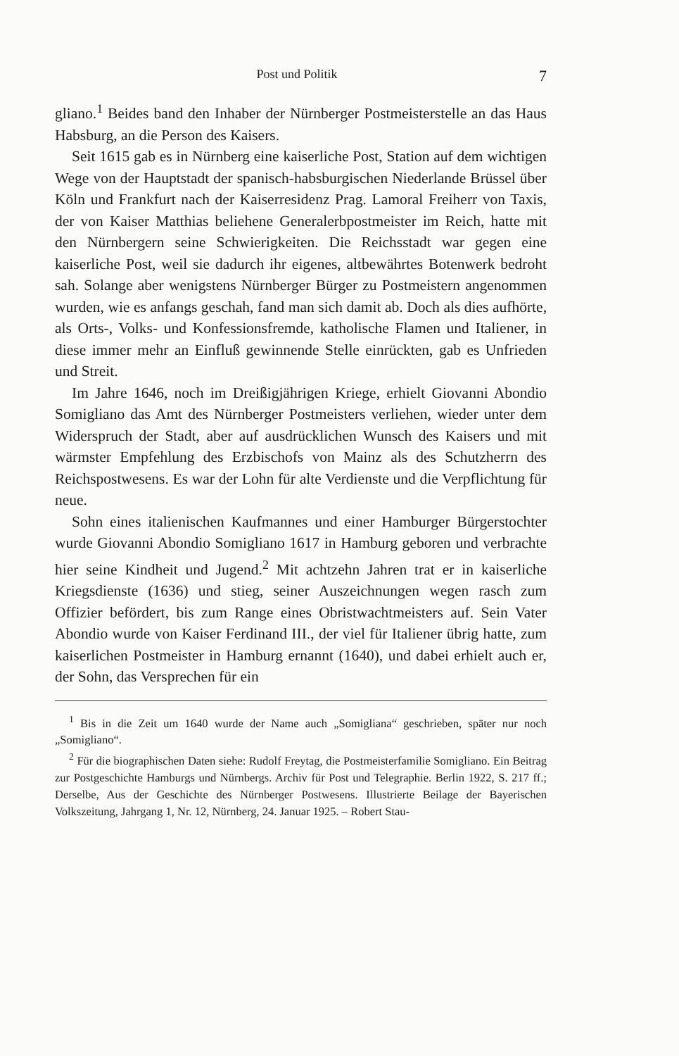Post und Politik 7
gliano.<sup>1</sup> Beides band den Inhaber der Nürnberger Postmeisterstelle an das Haus Habsburg, an die Person des Kaisers.
Seit 1615 gab es in Nürnberg eine kaiserliche Post, Station auf dem wichtigen Wege von der Hauptstadt der spanisch-habsburgischen Niederlande Brüssel über Köln und Frankfurt nach der Kaiserresidenz Prag. Lamoral Freiherr von Taxis, der von Kaiser Matthias beliehene Generalerbpostmeister im Reich, hatte mit den Nürnbergern seine Schwierigkeiten. Die Reichsstadt war gegen eine kaiserliche Post, weil sie dadurch ihr eigenes, altbewährtes Botenwerk bedroht sah. Solange aber wenigstens Nürnberger Bürger zu Postmeistern angenommen wurden, wie es anfangs geschah, fand man sich damit ab. Doch als dies aufhörte, als Orts-, Volks- und Konfessionsfremde, katholische Flamen und Italiener, in diese immer mehr an Einfluß gewinnende Stelle einrückten, gab es Unfrieden und Streit.
Im Jahre 1646, noch im Dreißigjährigen Kriege, erhielt Giovanni Abondio Somigliano das Amt des Nürnberger Postmeisters verliehen, wieder unter dem Widerspruch der Stadt, aber auf ausdrücklichen Wunsch des Kaisers und mit wärmster Empfehlung des Erzbischofs von Mainz als des Schutzherrn des Reichspostwesens. Es war der Lohn für alte Verdienste und die Verpflichtung für neue.
Sohn eines italienischen Kaufmannes und einer Hamburger Bürgerstochter wurde Giovanni Abondio Somigliano 1617 in Hamburg geboren und verbrachte hier seine Kindheit und Jugend.<sup>2</sup> Mit achtzehn Jahren trat er in kaiserliche Kriegsdienste (1636) und stieg, seiner Auszeichnungen wegen rasch zum Offizier befördert, bis zum Range eines Obristwachtmeisters auf. Sein Vater Abondio wurde von Kaiser Ferdinand III., der viel für Italiener übrig hatte, zum kaiserlichen Postmeister in Hamburg ernannt (1640), und dabei erhielt auch er, der Sohn, das Versprechen für ein
<sup>1</sup> Bis in die Zeit um 1640 wurde der Name auch „Somigliana“ geschrieben, später nur noch „Somigliano“.
<sup>2</sup> Für die biographischen Daten siehe: Rudolf Freytag, die Postmeisterfamilie Somigliano. Ein Beitrag zur Postgeschichte Hamburgs und Nürnbergs. Archiv für Post und Telegraphie. Berlin 1922, S. 217 ff.; Derselbe, Aus der Geschichte des Nürnberger Postwesens. Illustrierte Beilage der Bayerischen Volkszeitung, Jahrgang 1, Nr. 12, Nürnberg, 24. Januar 1925. – Robert Stau-